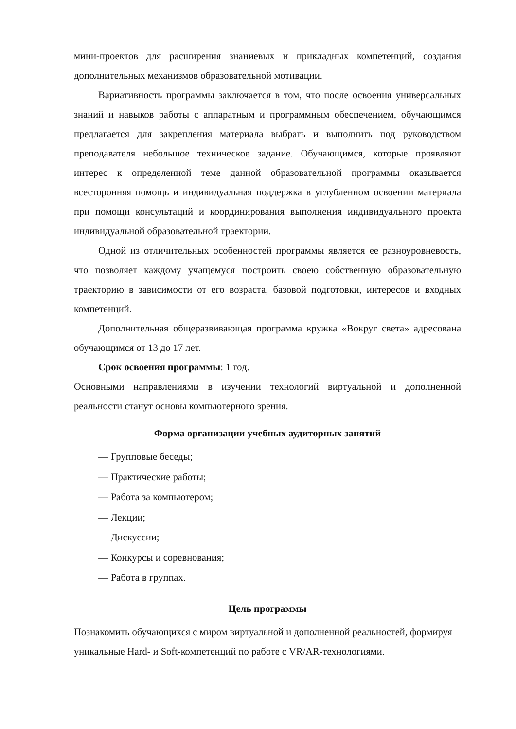мини-проектов для расширения знаниевых и прикладных компетенций, создания дополнительных механизмов образовательной мотивации.
Вариативность программы заключается в том, что после освоения универсальных знаний и навыков работы с аппаратным и программным обеспечением, обучающимся предлагается для закрепления материала выбрать и выполнить под руководством преподавателя небольшое техническое задание. Обучающимся, которые проявляют интерес к определенной теме данной образовательной программы оказывается всесторонняя помощь и индивидуальная поддержка в углубленном освоении материала при помощи консультаций и координирования выполнения индивидуального проекта индивидуальной образовательной траектории.
Одной из отличительных особенностей программы является ее разноуровневость, что позволяет каждому учащемуся построить своею собственную образовательную траекторию в зависимости от его возраста, базовой подготовки, интересов и входных компетенций.
Дополнительная общеразвивающая программа кружка «Вокруг света» адресована обучающимся от 13 до 17 лет.
Срок освоения программы: 1 год.
Основными направлениями в изучении технологий виртуальной и дополненной реальности станут основы компьютерного зрения.
Форма организации учебных аудиторных занятий
— Групповые беседы;
— Практические работы;
— Работа за компьютером;
— Лекции;
— Дискуссии;
— Конкурсы и соревнования;
— Работа в группах.
Цель программы
Познакомить обучающихся с миром виртуальной и дополненной реальностей, формируя уникальные Hard- и Soft-компетенций по работе с VR/AR-технологиями.